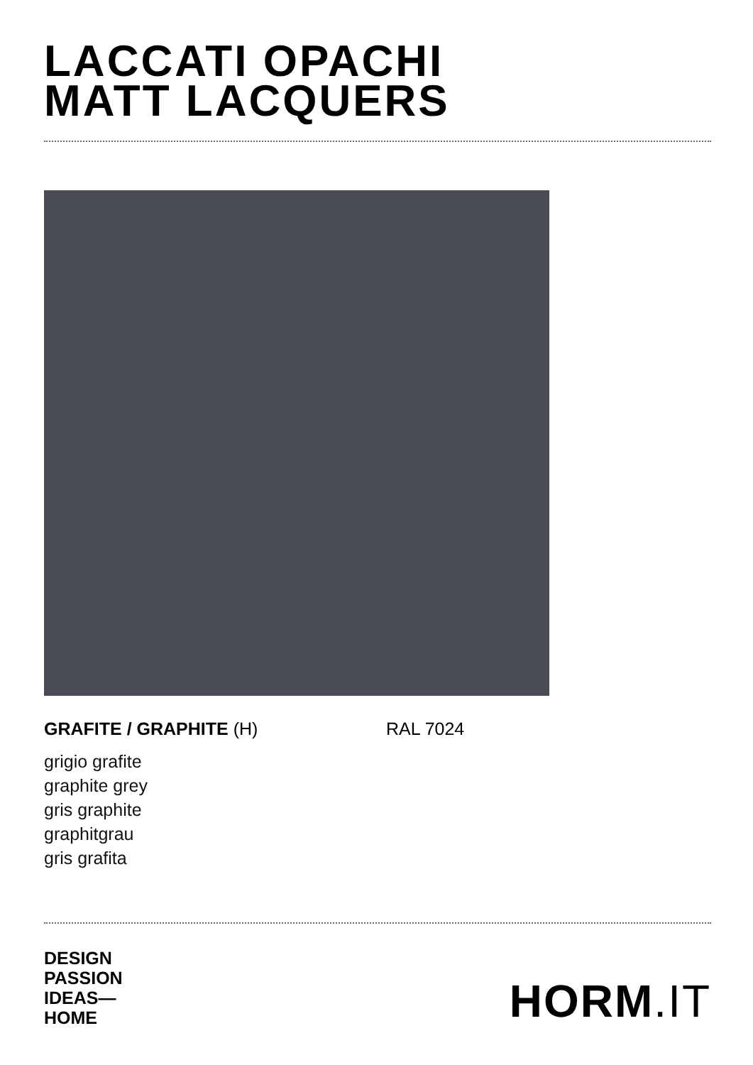LACCATI OPACHI
MATT LACQUERS
GRAFITE / GRAPHITE (H) RAL 7024
grigio grafite
graphite grey
gris graphite
graphitgrau
gris grafita
DESIGN
PASSION
IDEAS—
HOME
HORM.IT